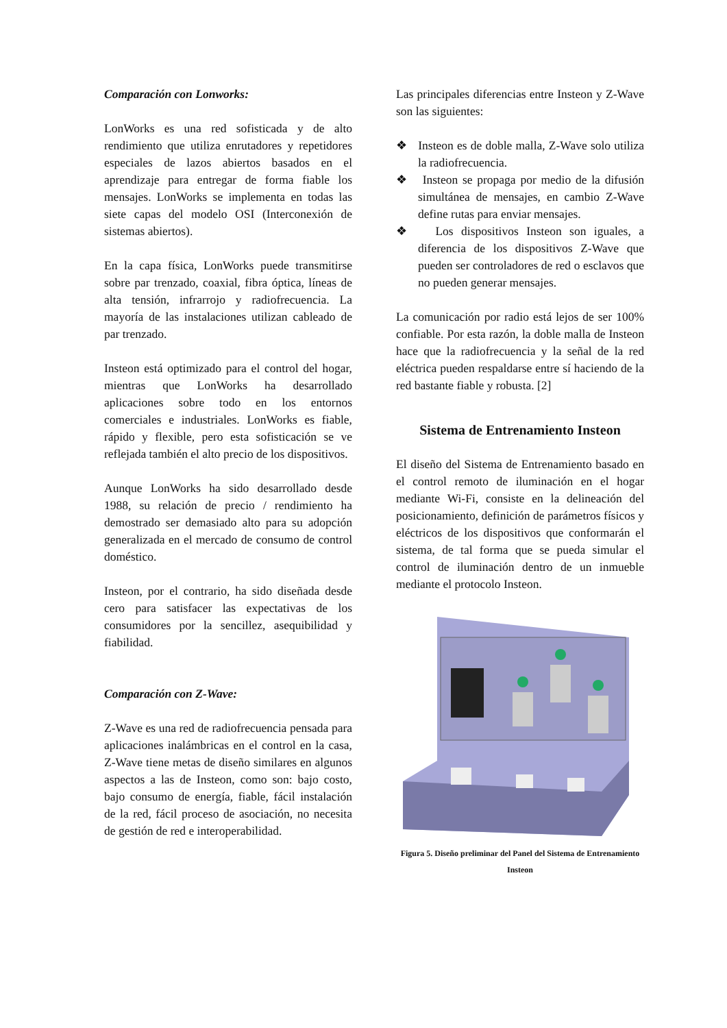Comparación con Lonworks:
LonWorks es una red sofisticada y de alto rendimiento que utiliza enrutadores y repetidores especiales de lazos abiertos basados en el aprendizaje para entregar de forma fiable los mensajes. LonWorks se implementa en todas las siete capas del modelo OSI (Interconexión de sistemas abiertos).
En la capa física, LonWorks puede transmitirse sobre par trenzado, coaxial, fibra óptica, líneas de alta tensión, infrarrojo y radiofrecuencia. La mayoría de las instalaciones utilizan cableado de par trenzado.
Insteon está optimizado para el control del hogar, mientras que LonWorks ha desarrollado aplicaciones sobre todo en los entornos comerciales e industriales. LonWorks es fiable, rápido y flexible, pero esta sofisticación se ve reflejada también el alto precio de los dispositivos.
Aunque LonWorks ha sido desarrollado desde 1988, su relación de precio / rendimiento ha demostrado ser demasiado alto para su adopción generalizada en el mercado de consumo de control doméstico.
Insteon, por el contrario, ha sido diseñada desde cero para satisfacer las expectativas de los consumidores por la sencillez, asequibilidad y fiabilidad.
Comparación con Z-Wave:
Z-Wave es una red de radiofrecuencia pensada para aplicaciones inalámbricas en el control en la casa, Z-Wave tiene metas de diseño similares en algunos aspectos a las de Insteon, como son: bajo costo, bajo consumo de energía, fiable, fácil instalación de la red, fácil proceso de asociación, no necesita de gestión de red e interoperabilidad.
Las principales diferencias entre Insteon y Z-Wave son las siguientes:
❖ Insteon es de doble malla, Z-Wave solo utiliza la radiofrecuencia.
❖ Insteon se propaga por medio de la difusión simultánea de mensajes, en cambio Z-Wave define rutas para enviar mensajes.
❖ Los dispositivos Insteon son iguales, a diferencia de los dispositivos Z-Wave que pueden ser controladores de red o esclavos que no pueden generar mensajes.
La comunicación por radio está lejos de ser 100% confiable. Por esta razón, la doble malla de Insteon hace que la radiofrecuencia y la señal de la red eléctrica pueden respaldarse entre sí haciendo de la red bastante fiable y robusta. [2]
Sistema de Entrenamiento Insteon
El diseño del Sistema de Entrenamiento basado en el control remoto de iluminación en el hogar mediante Wi-Fi, consiste en la delineación del posicionamiento, definición de parámetros físicos y eléctricos de los dispositivos que conformarán el sistema, de tal forma que se pueda simular el control de iluminación dentro de un inmueble mediante el protocolo Insteon.
Figura 5. Diseño preliminar del Panel del Sistema de Entrenamiento Insteon